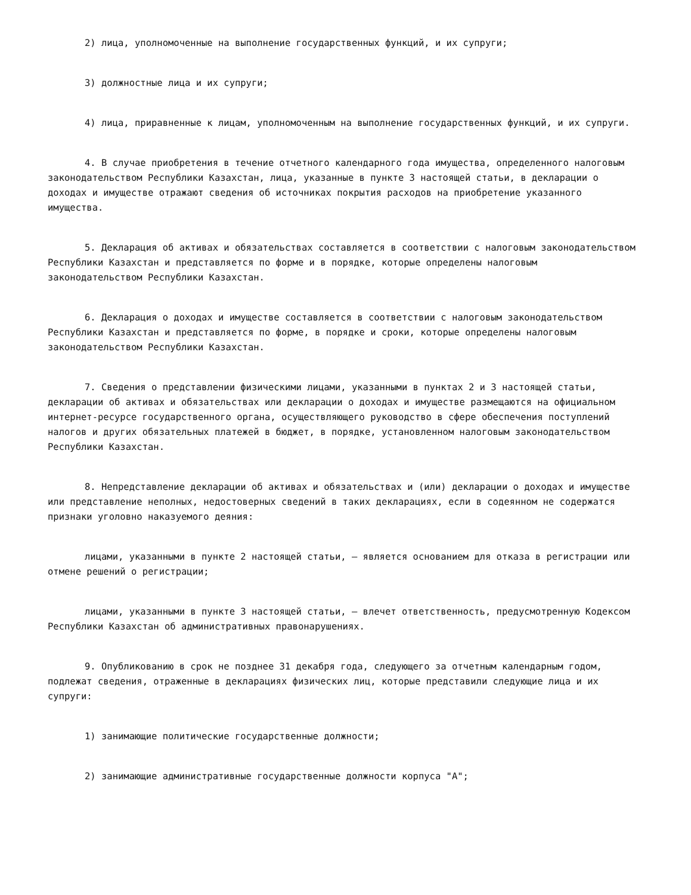2) лица, уполномоченные на выполнение государственных функций, и их супруги;
3) должностные лица и их супруги;
4) лица, приравненные к лицам, уполномоченным на выполнение государственных функций, и их супруги.
4. В случае приобретения в течение отчетного календарного года имущества, определенного налоговым законодательством Республики Казахстан, лица, указанные в пункте 3 настоящей статьи, в декларации о доходах и имуществе отражают сведения об источниках покрытия расходов на приобретение указанного имущества.
5. Декларация об активах и обязательствах составляется в соответствии с налоговым законодательством Республики Казахстан и представляется по форме и в порядке, которые определены налоговым законодательством Республики Казахстан.
6. Декларация о доходах и имуществе составляется в соответствии с налоговым законодательством Республики Казахстан и представляется по форме, в порядке и сроки, которые определены налоговым законодательством Республики Казахстан.
7. Сведения о представлении физическими лицами, указанными в пунктах 2 и 3 настоящей статьи, декларации об активах и обязательствах или декларации о доходах и имуществе размещаются на официальном интернет-ресурсе государственного органа, осуществляющего руководство в сфере обеспечения поступлений налогов и других обязательных платежей в бюджет, в порядке, установленном налоговым законодательством Республики Казахстан.
8. Непредставление декларации об активах и обязательствах и (или) декларации о доходах и имуществе или представление неполных, недостоверных сведений в таких декларациях, если в содеянном не содержатся признаки уголовно наказуемого деяния:
лицами, указанными в пункте 2 настоящей статьи, – является основанием для отказа в регистрации или отмене решений о регистрации;
лицами, указанными в пункте 3 настоящей статьи, – влечет ответственность, предусмотренную Кодексом Республики Казахстан об административных правонарушениях.
9. Опубликованию в срок не позднее 31 декабря года, следующего за отчетным календарным годом, подлежат сведения, отраженные в декларациях физических лиц, которые представили следующие лица и их супруги:
1) занимающие политические государственные должности;
2) занимающие административные государственные должности корпуса "А";